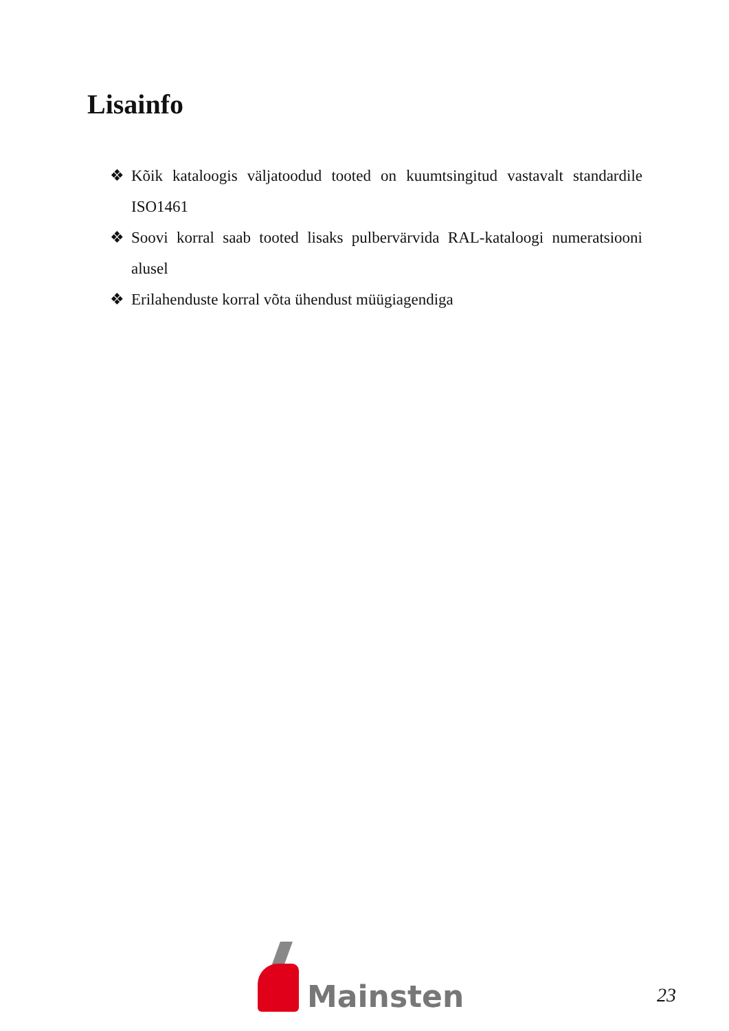Lisainfo
❖ Kõik kataloogis väljatoodud tooted on kuumtsingitud vastavalt standardile ISO1461
❖ Soovi korral saab tooted lisaks pulbervärvida RAL-kataloogi numeratsiooni alusel
❖ Erilahenduste korral võta ühendust müügiagendiga
Mainsten
23